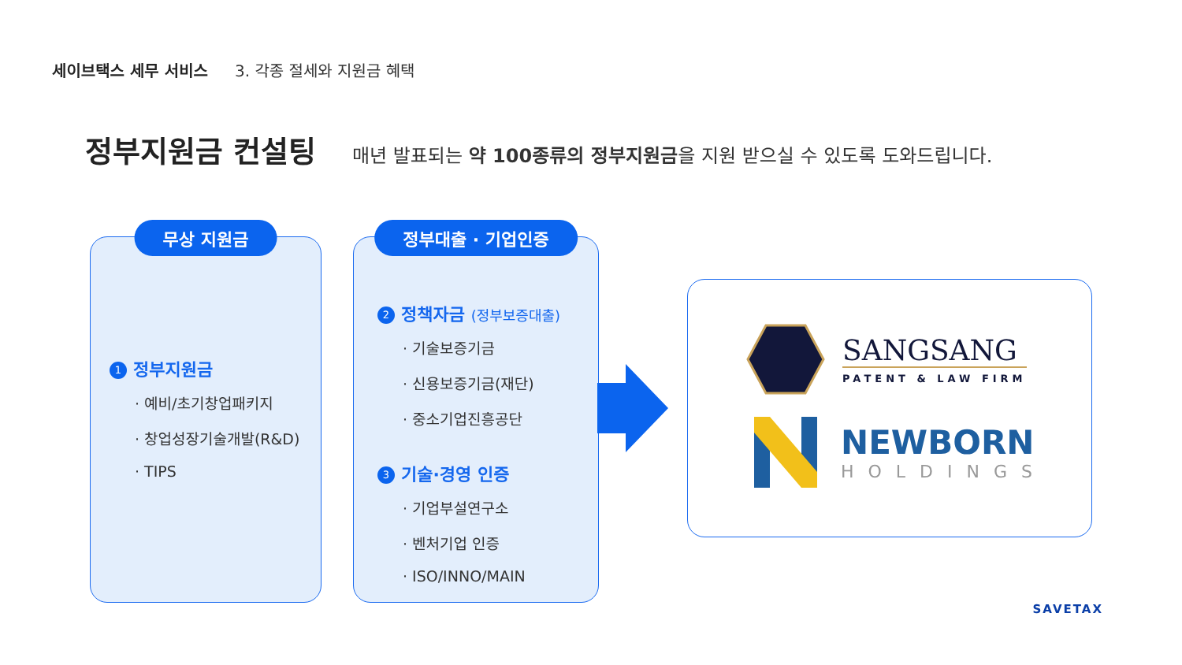세이브택스 세무 서비스 3. 각종 절세와 지원금 혜택
정부지원금 컨설팅
매년 발표되는 약 100종류의 정부지원금을 지원 받으실 수 있도록 도와드립니다.
무상 지원금
1 정부지원금
· 예비/초기창업패키지
· 창업성장기술개발(R&D)
· TIPS
정부대출 · 기업인증
2 정책자금 (정부보증대출)
· 기술보증기금
· 신용보증기금(재단)
· 중소기업진흥공단
3 기술·경영 인증
· 기업부설연구소
· 벤처기업 인증
· ISO/INNO/MAIN
SANGSANG
PATENT & LAW FIRM
NEWBORN
HOLDINGS
SAVETAX